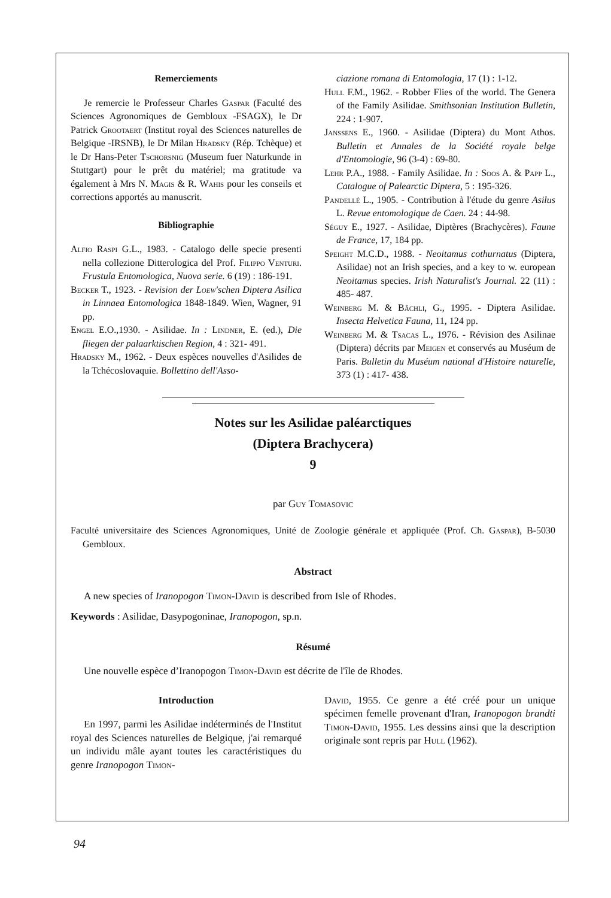Remerciements
Je remercie le Professeur Charles Gaspar (Faculté des Sciences Agronomiques de Gembloux -FSAGX), le Dr Patrick Grootaert (Institut royal des Sciences naturelles de Belgique -IRSNB), le Dr Milan Hradsky (Rép. Tchèque) et le Dr Hans-Peter Tschorsnig (Museum fuer Naturkunde in Stuttgart) pour le prêt du matériel; ma gratitude va également à Mrs N. Magis & R. Wahis pour les conseils et corrections apportés au manuscrit.
Bibliographie
Alfio Raspi G.L., 1983. - Catalogo delle specie presenti nella collezione Ditterologica del Prof. Filippo Venturi. Frustula Entomologica, Nuova serie. 6 (19) : 186-191.
Becker T., 1923. - Revision der Loew'schen Diptera Asilica in Linnaea Entomologica 1848-1849. Wien, Wagner, 91 pp.
Engel E.O.,1930. - Asilidae. In : Lindner, E. (ed.), Die fliegen der palaarktischen Region, 4 : 321- 491.
Hradsky M., 1962. - Deux espèces nouvelles d'Asilides de la Tchécoslovaquie. Bollettino dell'Asso-
ciazione romana di Entomologia, 17 (1) : 1-12.
Hull F.M., 1962. - Robber Flies of the world. The Genera of the Family Asilidae. Smithsonian Institution Bulletin, 224 : 1-907.
Janssens E., 1960. - Asilidae (Diptera) du Mont Athos. Bulletin et Annales de la Société royale belge d'Entomologie, 96 (3-4) : 69-80.
Lehr P.A., 1988. - Family Asilidae. In : Soos A. & Papp L., Catalogue of Palearctic Diptera, 5 : 195-326.
Pandellé L., 1905. - Contribution à l'étude du genre Asilus L. Revue entomologique de Caen. 24 : 44-98.
Séguy E., 1927. - Asilidae, Diptères (Brachycères). Faune de France, 17, 184 pp.
Speight M.C.D., 1988. - Neoitamus cothurnatus (Diptera, Asilidae) not an Irish species, and a key to w. european Neoitamus species. Irish Naturalist's Journal. 22 (11) : 485- 487.
Weinberg M. & Bâchli, G., 1995. - Diptera Asilidae. Insecta Helvetica Fauna, 11, 124 pp.
Weinberg M. & Tsacas L., 1976. - Révision des Asilinae (Diptera) décrits par Meigen et conservés au Muséum de Paris. Bulletin du Muséum national d'Histoire naturelle, 373 (1) : 417- 438.
Notes sur les Asilidae paléarctiques
(Diptera Brachycera)
9
par Guy Tomasovic
Faculté universitaire des Sciences Agronomiques, Unité de Zoologie générale et appliquée (Prof. Ch. Gaspar), B-5030 Gembloux.
Abstract
A new species of Iranopogon Timon-David is described from Isle of Rhodes.
Keywords : Asilidae, Dasypogoninae, Iranopogon, sp.n.
Résumé
Une nouvelle espèce d’Iranopogon Timon-David est décrite de l'île de Rhodes.
Introduction
En 1997, parmi les Asilidae indéterminés de l'Institut royal des Sciences naturelles de Belgique, j'ai remarqué un individu mâle ayant toutes les caractéristiques du genre Iranopogon Timon-
David, 1955. Ce genre a été créé pour un unique spécimen femelle provenant d'Iran, Iranopogon brandti Timon-David, 1955. Les dessins ainsi que la description originale sont repris par Hull (1962).
94